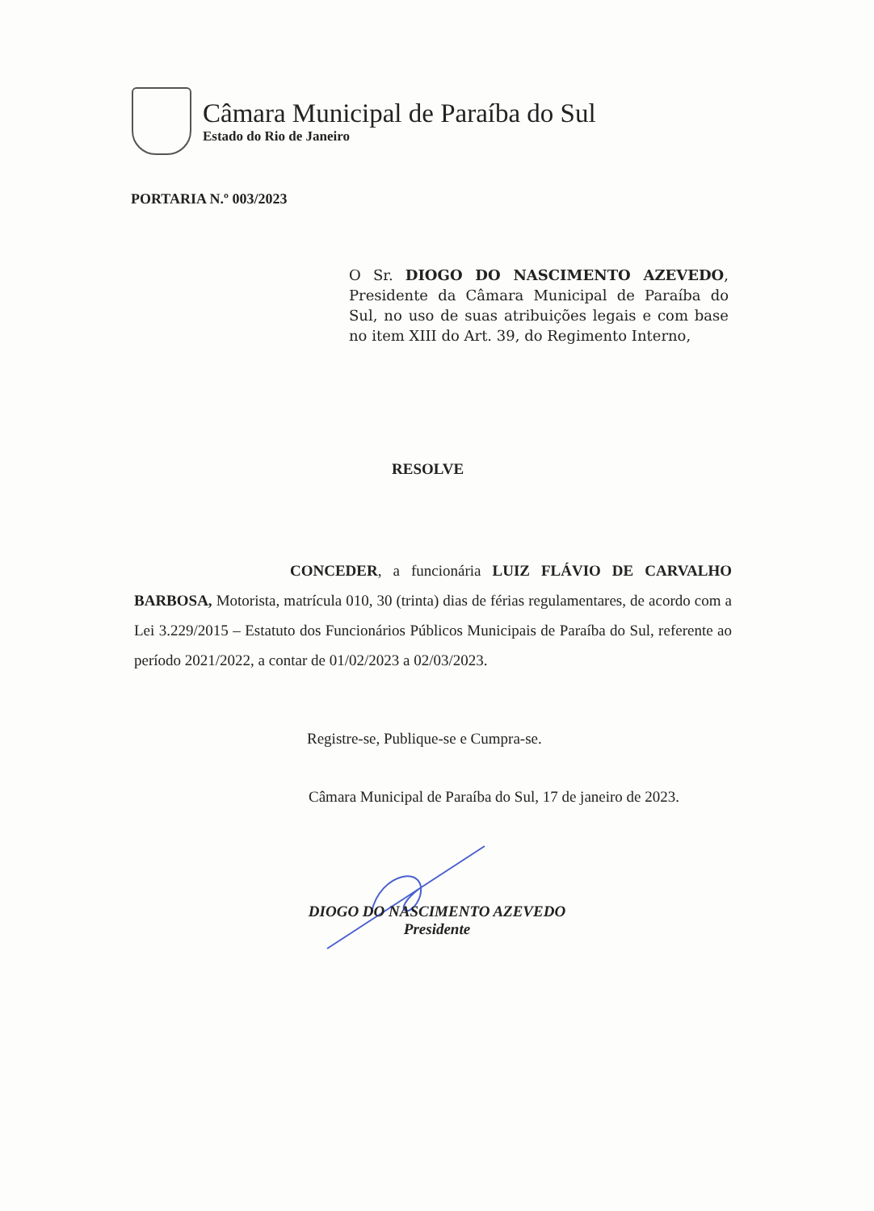Câmara Municipal de Paraíba do Sul
Estado do Rio de Janeiro
PORTARIA N.º 003/2023
O Sr. DIOGO DO NASCIMENTO AZEVEDO, Presidente da Câmara Municipal de Paraíba do Sul, no uso de suas atribuições legais e com base no item XIII do Art. 39, do Regimento Interno,
RESOLVE
CONCEDER, a funcionária LUIZ FLÁVIO DE CARVALHO BARBOSA, Motorista, matrícula 010, 30 (trinta) dias de férias regulamentares, de acordo com a Lei 3.229/2015 – Estatuto dos Funcionários Públicos Municipais de Paraíba do Sul, referente ao período 2021/2022, a contar de 01/02/2023 a 02/03/2023.
Registre-se, Publique-se e Cumpra-se.
Câmara Municipal de Paraíba do Sul, 17 de janeiro de 2023.
DIOGO DO NASCIMENTO AZEVEDO
Presidente